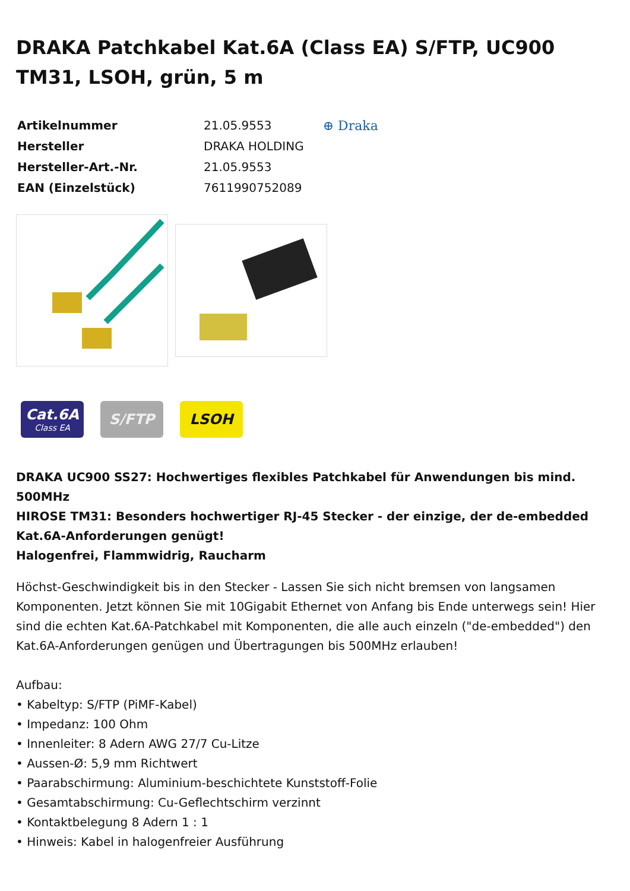DRAKA Patchkabel Kat.6A (Class EA) S/FTP, UC900 TM31, LSOH, grün, 5 m
| Artikelnummer | 21.05.9553 |
| Hersteller | DRAKA HOLDING |
| Hersteller-Art.-Nr. | 21.05.9553 |
| EAN (Einzelstück) | 7611990752089 |
⊕ Draka
Cat.6A
Class EA
S/FTP LSOH
DRAKA UC900 SS27: Hochwertiges flexibles Patchkabel für Anwendungen bis mind. 500MHz
HIROSE TM31: Besonders hochwertiger RJ-45 Stecker - der einzige, der de-embedded Kat.6A-Anforderungen genügt!
Halogenfrei, Flammwidrig, Raucharm
Höchst-Geschwindigkeit bis in den Stecker - Lassen Sie sich nicht bremsen von langsamen Komponenten. Jetzt können Sie mit 10Gigabit Ethernet von Anfang bis Ende unterwegs sein! Hier sind die echten Kat.6A-Patchkabel mit Komponenten, die alle auch einzeln ("de-embedded") den Kat.6A-Anforderungen genügen und Übertragungen bis 500MHz erlauben!
Aufbau:
• Kabeltyp: S/FTP (PiMF-Kabel)
• Impedanz: 100 Ohm
• Innenleiter: 8 Adern AWG 27/7 Cu-Litze
• Aussen-Ø: 5,9 mm Richtwert
• Paarabschirmung: Aluminium-beschichtete Kunststoff-Folie
• Gesamtabschirmung: Cu-Geflechtschirm verzinnt
• Kontaktbelegung 8 Adern 1 : 1
• Hinweis: Kabel in halogenfreier Ausführung